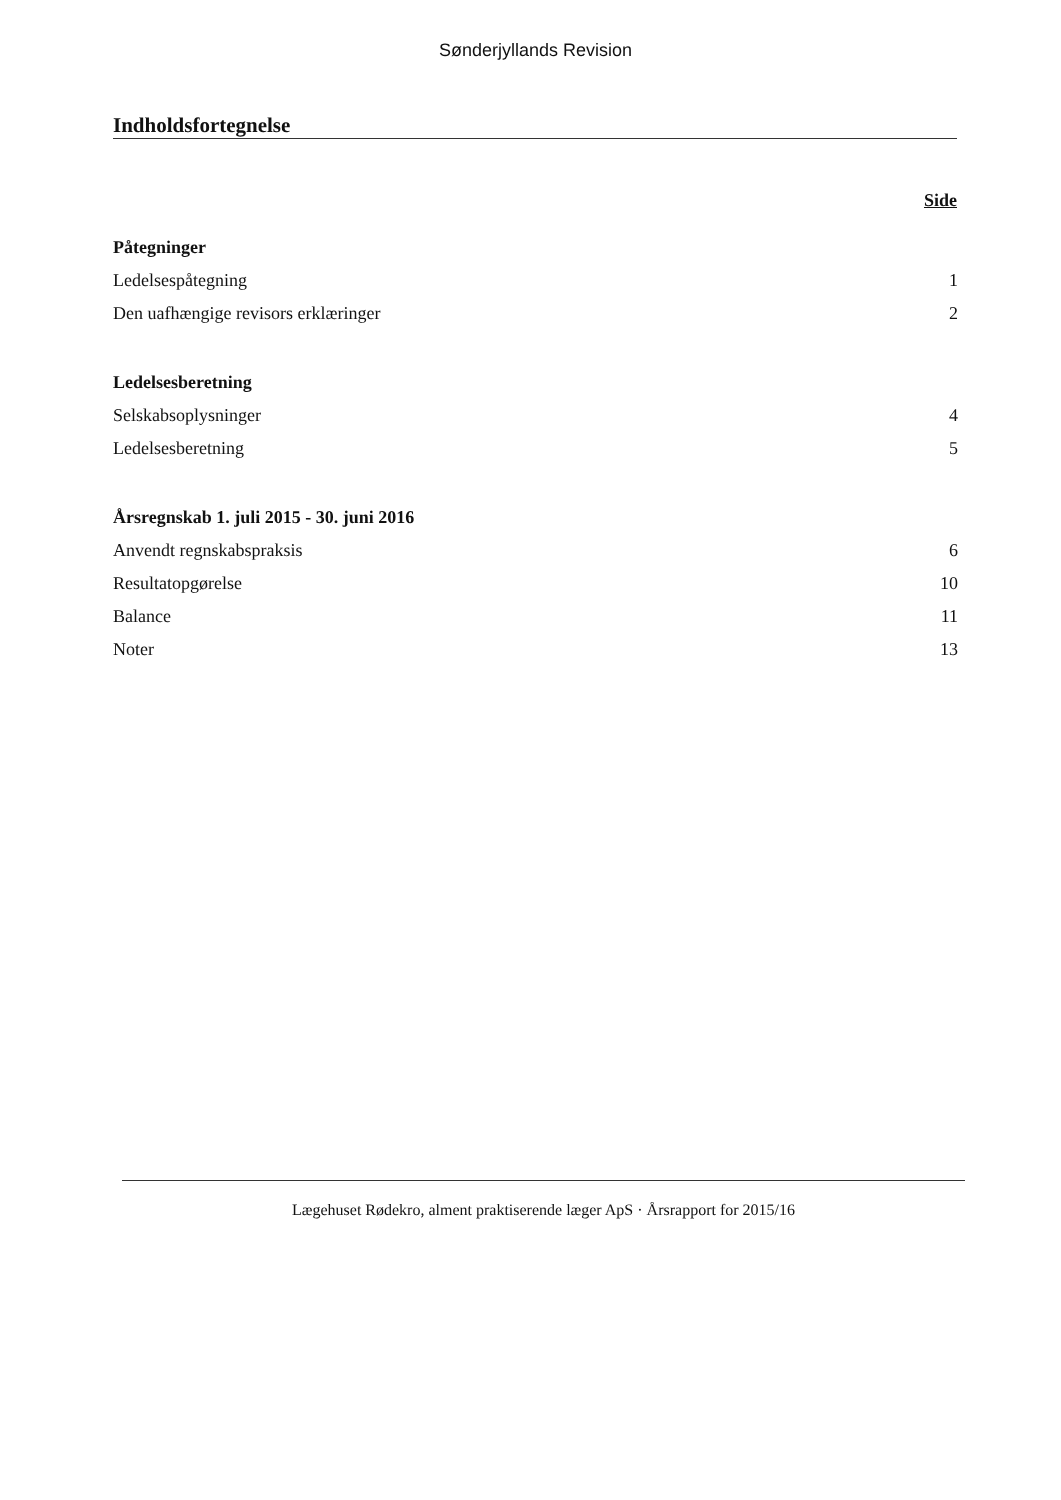Sønderjyllands Revision
Indholdsfortegnelse
| | Side |
| Påtegninger | |
| Ledelsespåtegning | 1 |
| Den uafhængige revisors erklæringer | 2 |
| Ledelsesberetning | |
| Selskabsoplysninger | 4 |
| Ledelsesberetning | 5 |
| Årsregnskab 1. juli 2015 - 30. juni 2016 | |
| Anvendt regnskabspraksis | 6 |
| Resultatopgørelse | 10 |
| Balance | 11 |
| Noter | 13 |
Lægehuset Rødekro, alment praktiserende læger ApS · Årsrapport for 2015/16